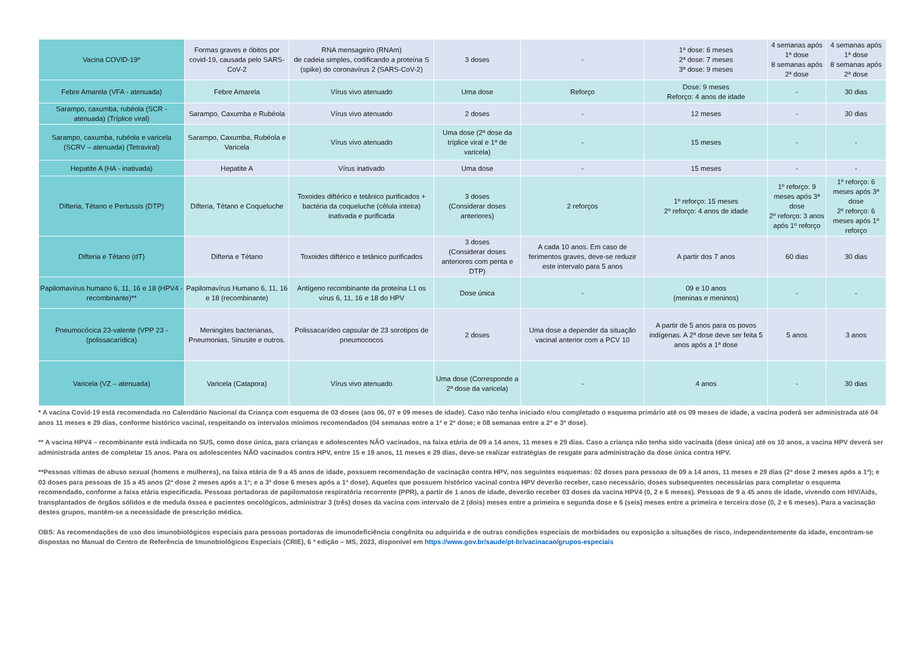| Vacina COVID-19* | Formas graves e óbitos por covid-19, causada pelo SARS-CoV-2 | RNA mensageiro (RNAm) de cadeia simples, codificando a proteína S (spike) do coronavírus 2 (SARS-CoV-2) | 3 doses | - | 1ª dose: 6 meses 2ª dose: 7 meses 3ª dose: 9 meses | 4 semanas após 1ª dose 8 semanas após 2ª dose | 4 semanas após 1ª dose 8 semanas após 2ª dose |
| Febre Amarela (VFA - atenuada) | Febre Amarela | Vírus vivo atenuado | Uma dose | Reforço | Dose: 9 meses Reforço: 4 anos de idade | - | 30 dias |
| Sarampo, caxumba, rubéola (SCR - atenuada) (Tríplice viral) | Sarampo, Caxumba e Rubéola | Vírus vivo atenuado | 2 doses | - | 12 meses | - | 30 dias |
| Sarampo, caxumba, rubéola e varicela (SCRV – atenuada) (Tetraviral) | Sarampo, Caxumba, Rubéola e Varicela | Vírus vivo atenuado | Uma dose (2ª dose da tríplice viral e 1ª de varicela) | - | 15 meses | - | - |
| Hepatite A (HA - inativada) | Hepatite A | Vírus inativado | Uma dose | - | 15 meses | - | - |
| Difteria, Tétano e Pertussis (DTP) | Difteria, Tétano e Coqueluche | Toxoides diftérico e tetânico purificados + bactéria da coqueluche (célula inteira) inativada e purificada | 3 doses (Considerar doses anteriores) | 2 reforços | 1º reforço: 15 meses 2º reforço: 4 anos de idade | 1º reforço: 9 meses após 3ª dose 2º reforço: 3 anos após 1º reforço | 1º reforço: 6 meses após 3ª dose 2º reforço: 6 meses após 1º reforço |
| Difteria e Tétano (dT) | Difteria e Tétano | Toxoides diftérico e tetânico purificados | 3 doses (Considerar doses anteriores com penta e DTP) | A cada 10 anos. Em caso de ferimentos graves, deve-se reduzir este intervalo para 5 anos | A partir dos 7 anos | 60 dias | 30 dias |
| Papilomavírus humano 6, 11, 16 e 18 (HPV4 - recombinante)** | Papilomavírus Humano 6, 11, 16 e 18 (recombinante) | Antígeno recombinante da proteína L1 os vírus 6, 11, 16 e 18 do HPV | Dose única | - | 09 e 10 anos (meninas e meninos) | - | - |
| Pneumocócica 23-valente (VPP 23 - (polissacarídica) | Meningites bacterianas, Pneumonias, Sinusite e outros. | Polissacarídeo capsular de 23 sorotipos de pneumococos | 2 doses | Uma dose a depender da situação vacinal anterior com a PCV 10 | A partir de 5 anos para os povos indígenas. A 2ª dose deve ser feita 5 anos após a 1ª dose | 5 anos | 3 anos |
| Varicela (VZ – atenuada) | Varicela (Catapora) | Vírus vivo atenuado | Uma dose (Corresponde a 2ª dose da varicela) | - | 4 anos | - | 30 dias |
* A vacina Covid-19 está recomendada no Calendário Nacional da Criança com esquema de 03 doses (aos 06, 07 e 09 meses de idade). Caso não tenha iniciado e/ou completado o esquema primário até os 09 meses de idade, a vacina poderá ser administrada até 04 anos 11 meses e 29 dias, conforme histórico vacinal, respeitando os intervalos mínimos recomendados (04 semanas entre a 1ª e 2ª dose; e 08 semanas entre a 2ª e 3ª dose).
** A vacina HPV4 – recombinante está indicada no SUS, como dose única, para crianças e adolescentes NÃO vacinados, na faixa etária de 09 a 14 anos, 11 meses e 29 dias. Caso a criança não tenha sido vacinada (dose única) até os 10 anos, a vacina HPV deverá ser administrada antes de completar 15 anos. Para os adolescentes NÃO vacinados contra HPV, entre 15 e 19 anos, 11 meses e 29 dias, deve-se realizar estratégias de resgate para administração da dose única contra HPV.
**Pessoas vítimas de abuso sexual (homens e mulheres), na faixa etária de 9 a 45 anos de idade, possuem recomendação de vacinação contra HPV, nos seguintes esquemas: 02 doses para pessoas de 09 a 14 anos, 11 meses e 29 dias (2ª dose 2 meses após a 1ª); e 03 doses para pessoas de 15 a 45 anos (2ª dose 2 meses após a 1ª; e a 3ª dose 6 meses após a 1ª dose). Aqueles que possuem histórico vacinal contra HPV deverão receber, caso necessário, doses subsequentes necessárias para completar o esquema recomendado, conforme a faixa etária especificada. Pessoas portadoras de papilomatose respiratória recorrente (PPR), a partir de 1 anos de idade, deverão receber 03 doses da vacina HPV4 (0, 2 e 6 meses). Pessoas de 9 a 45 anos de idade, vivendo com HIV/Aids, transplantados de órgãos sólidos e de medula óssea e pacientes oncológicos, administrar 3 (três) doses da vacina com intervalo de 2 (dois) meses entre a primeira e segunda dose e 6 (seis) meses entre a primeira e terceira dose (0, 2 e 6 meses). Para a vacinação destes grupos, mantém-se a necessidade de prescrição médica.
OBS: As recomendações de uso dos imunobiológicos especiais para pessoas portadoras de imunodeficiência congênita ou adquirida e de outras condições especiais de morbidades ou exposição a situações de risco, independentemente da idade, encontram-se dispostas no Manual do Centro de Referência de Imunobiológicos Especiais (CRIE), 6 ª edição – MS, 2023, disponível em https://www.gov.br/saude/pt-br/vacinacao/grupos-especiais